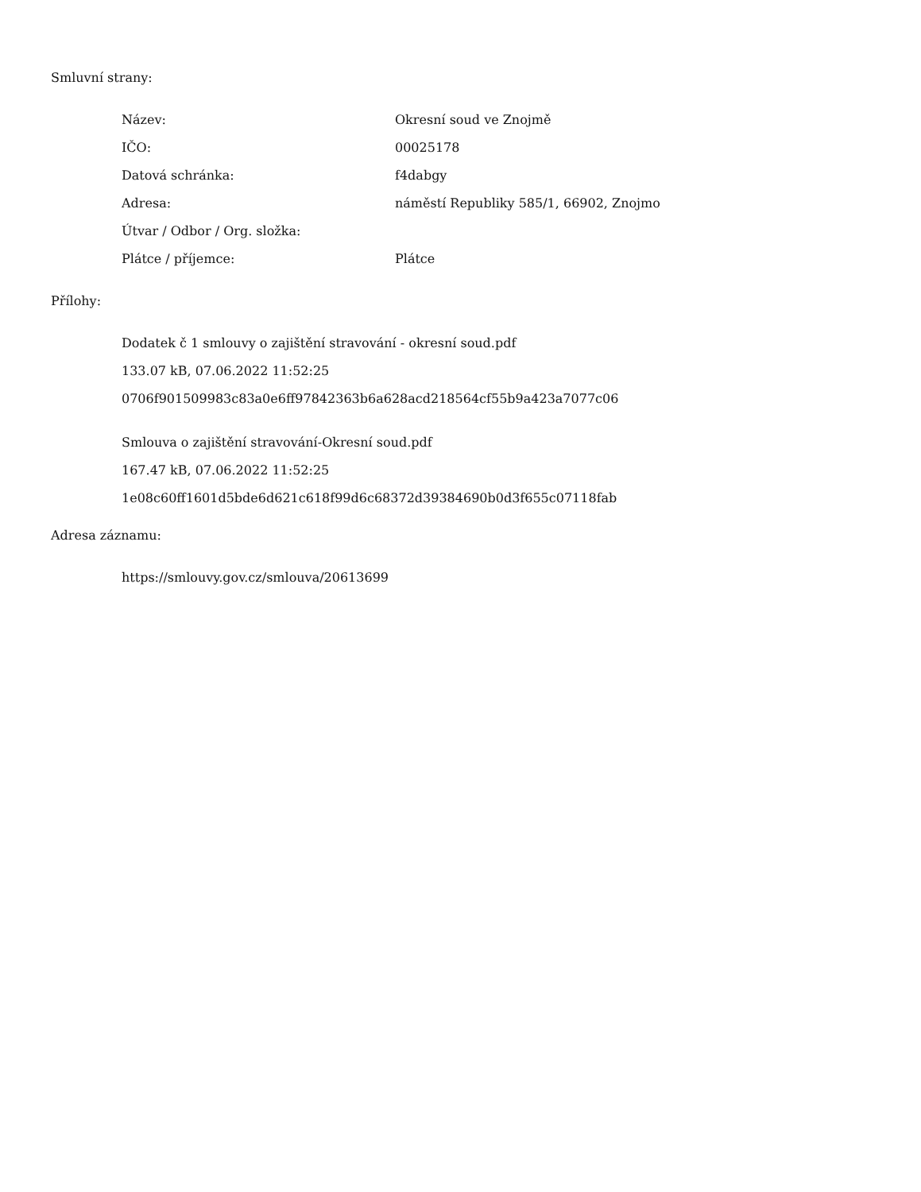Smluvní strany:
| Název: | Okresní soud ve Znojmě |
| IČO: | 00025178 |
| Datová schránka: | f4dabgy |
| Adresa: | náměstí Republiky 585/1, 66902, Znojmo |
| Útvar / Odbor / Org. složka: | |
| Plátce / příjemce: | Plátce |
Přílohy:
Dodatek č 1 smlouvy o zajištění stravování - okresní soud.pdf
133.07 kB, 07.06.2022 11:52:25
0706f901509983c83a0e6ff97842363b6a628acd218564cf55b9a423a7077c06
Smlouva o zajištění stravování-Okresní soud.pdf
167.47 kB, 07.06.2022 11:52:25
1e08c60ff1601d5bde6d621c618f99d6c68372d39384690b0d3f655c07118fab
Adresa záznamu:
https://smlouvy.gov.cz/smlouva/20613699